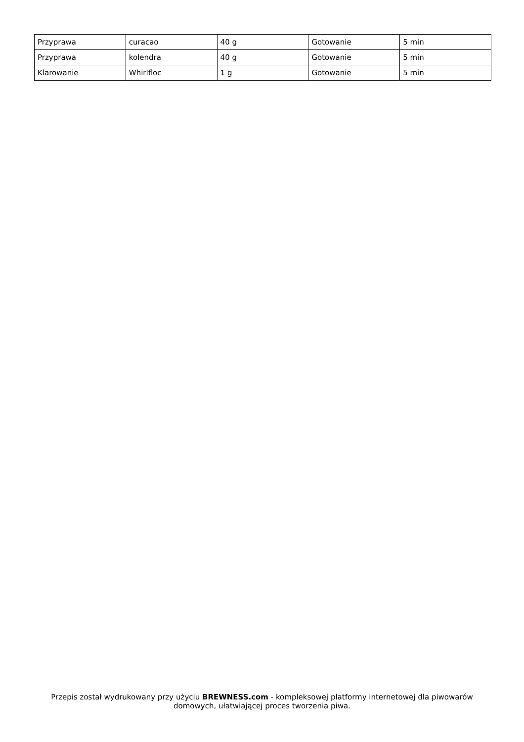| Przyprawa | curacao | 40 g | Gotowanie | 5 min |
| Przyprawa | kolendra | 40 g | Gotowanie | 5 min |
| Klarowanie | Whirlfloc | 1 g | Gotowanie | 5 min |
Przepis został wydrukowany przy użyciu BREWNESS.com - kompleksowej platformy internetowej dla piwowarów domowych, ułatwiającej proces tworzenia piwa.